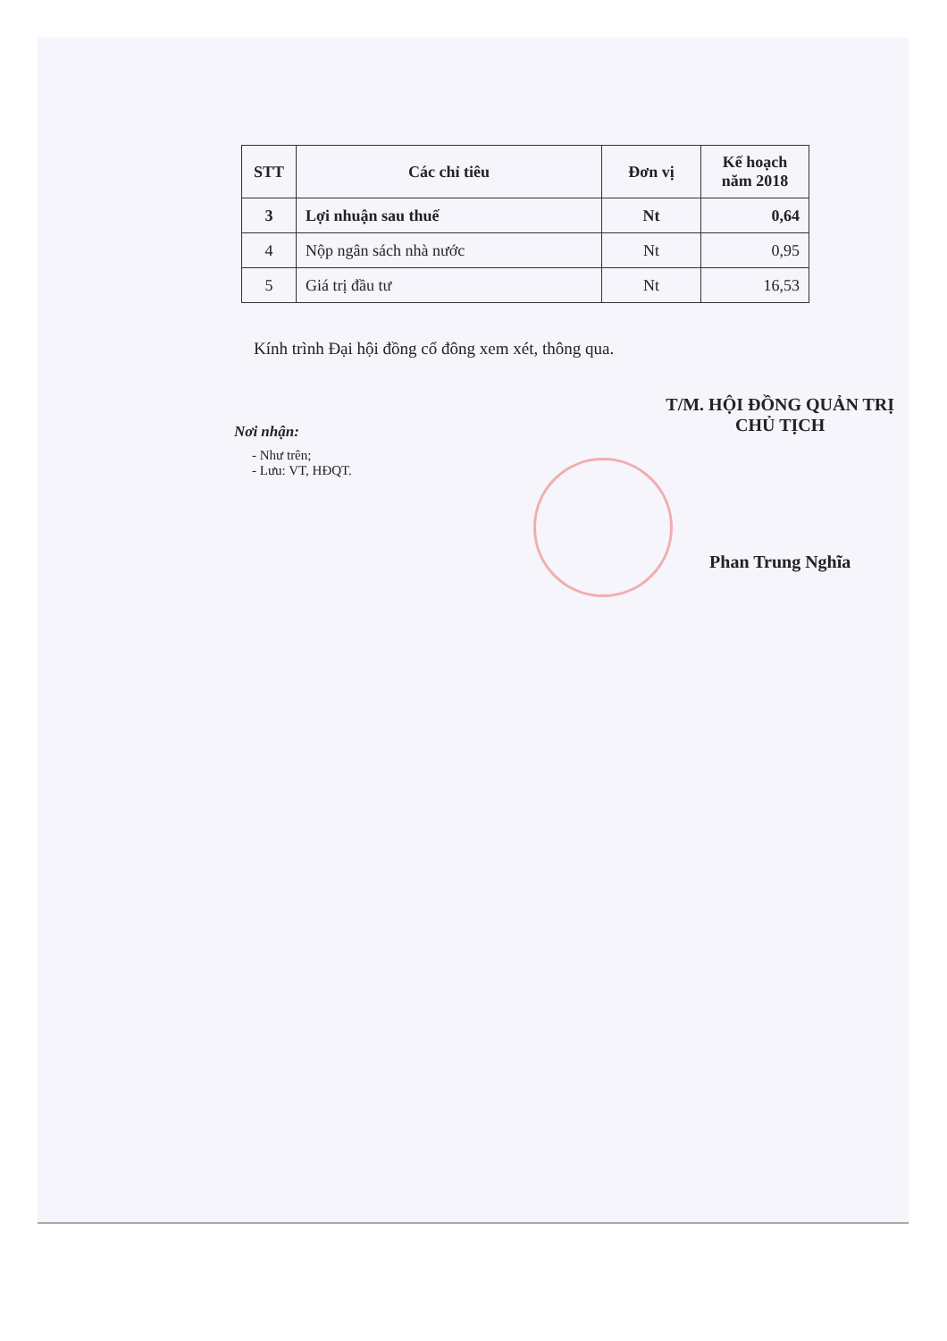| STT | Các chỉ tiêu | Đơn vị | Kế hoạch năm 2018 |
| --- | --- | --- | --- |
| 3 | Lợi nhuận sau thuế | Nt | 0,64 |
| 4 | Nộp ngân sách nhà nước | Nt | 0,95 |
| 5 | Giá trị đầu tư | Nt | 16,53 |
Kính trình Đại hội đồng cổ đông xem xét, thông qua.
Nơi nhận:
- Như trên;
- Lưu: VT, HĐQT.
T/M. HỘI ĐỒNG QUẢN TRỊ
CHỦ TỊCH
Phan Trung Nghĩa